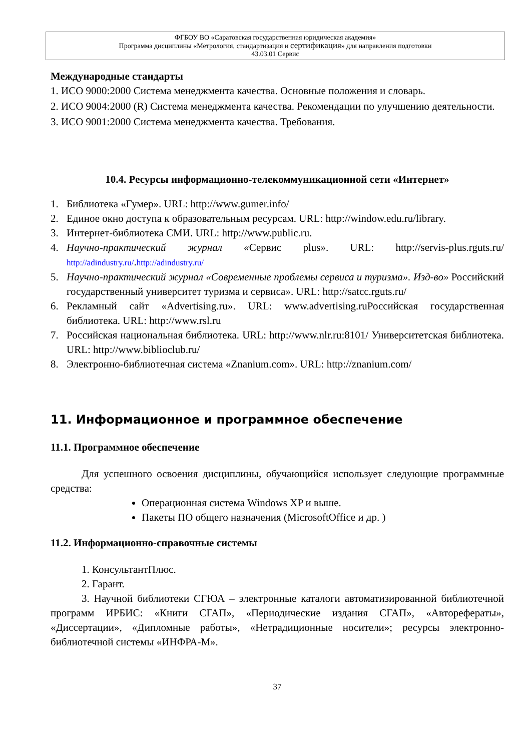ФГБОУ ВО «Саратовская государственная юридическая академия»
Программа дисциплины «Метрология, стандартизация и сертификация» для направления подготовки
43.03.01 Сервис
Международные стандарты
1. ИСО 9000:2000 Система менеджмента качества. Основные положения и словарь.
2. ИСО 9004:2000 (R) Система менеджмента качества. Рекомендации по улучшению деятельности.
3. ИСО 9001:2000 Система менеджмента качества. Требования.
10.4. Ресурсы информационно-телекоммуникационной сети «Интернет»
1. Библиотека «Гумер». URL: http://www.gumer.info/
2. Единое окно доступа к образовательным ресурсам. URL: http://window.edu.ru/library.
3. Интернет-библиотека СМИ. URL: http://www.public.ru.
4. Научно-практический журнал «Сервис plus». URL: http://servis-plus.rguts.ru/ http://adindustry.ru/.http://adindustry.ru/
5. Научно-практический журнал «Современные проблемы сервиса и туризма». Изд-во» Российский государственный университет туризма и сервиса». URL: http://satcc.rguts.ru/
6. Рекламный сайт «Advertising.ru». URL: www.advertising.ruРоссийская государственная библиотека. URL: http://www.rsl.ru
7. Российская национальная библиотека. URL: http://www.nlr.ru:8101/ Университетская библиотека. URL: http://www.biblioclub.ru/
8. Электронно-библиотечная система «Znanium.com». URL: http://znanium.com/
11. Информационное и программное обеспечение
11.1. Программное обеспечение
Для успешного освоения дисциплины, обучающийся использует следующие программные средства:
Операционная система Windows XP и выше.
Пакеты ПО общего назначения (MicrosoftOffice и др. )
11.2. Информационно-справочные системы
1. КонсультантПлюс.
2. Гарант.
3. Научной библиотеки СГЮА – электронные каталоги автоматизированной библиотечной программ ИРБИС: «Книги СГАП», «Периодические издания СГАП», «Авторефераты», «Диссертации», «Дипломные работы», «Нетрадиционные носители»; ресурсы электронно-библиотечной системы «ИНФРА-М».
37